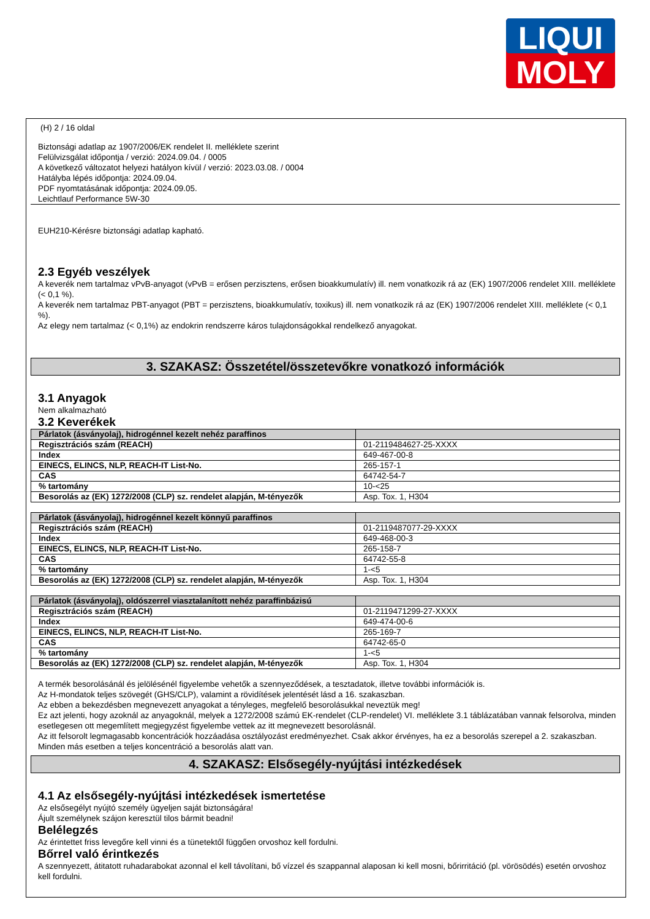LIQUI
MOLY
(H) 2 / 16 oldal
Biztonsági adatlap az 1907/2006/EK rendelet II. melléklete szerint
Felülvizsgálat időpontja / verzió: 2024.09.04. / 0005
A következő változatot helyezi hatályon kívül / verzió: 2023.03.08. / 0004
Hatályba lépés időpontja: 2024.09.04.
PDF nyomtatásának időpontja: 2024.09.05.
Leichtlauf Performance 5W-30
EUH210-Kérésre biztonsági adatlap kapható.
2.3 Egyéb veszélyek
A keverék nem tartalmaz vPvB-anyagot (vPvB = erősen perzisztens, erősen bioakkumulatív) ill. nem vonatkozik rá az (EK) 1907/2006 rendelet XIII. melléklete (< 0,1 %).
A keverék nem tartalmaz PBT-anyagot (PBT = perzisztens, bioakkumulatív, toxikus) ill. nem vonatkozik rá az (EK) 1907/2006 rendelet XIII. melléklete (< 0,1 %).
Az elegy nem tartalmaz (< 0,1%) az endokrin rendszerre káros tulajdonságokkal rendelkező anyagokat.
3. SZAKASZ: Összetétel/összetevőkre vonatkozó információk
3.1 Anyagok
Nem alkalmazható
3.2 Keverékek
| Párlatok (ásványolaj), hidrogénnel kezelt nehéz paraffinos | |
| Regisztrációs szám (REACH) | 01-2119484627-25-XXXX |
| Index | 649-467-00-8 |
| EINECS, ELINCS, NLP, REACH-IT List-No. | 265-157-1 |
| CAS | 64742-54-7 |
| % tartomány | 10-<25 |
| Besorolás az (EK) 1272/2008 (CLP) sz. rendelet alapján, M-tényezők | Asp. Tox. 1, H304 |
| Párlatok (ásványolaj), hidrogénnel kezelt könnyű paraffinos | |
| Regisztrációs szám (REACH) | 01-2119487077-29-XXXX |
| Index | 649-468-00-3 |
| EINECS, ELINCS, NLP, REACH-IT List-No. | 265-158-7 |
| CAS | 64742-55-8 |
| % tartomány | 1-<5 |
| Besorolás az (EK) 1272/2008 (CLP) sz. rendelet alapján, M-tényezők | Asp. Tox. 1, H304 |
| Párlatok (ásványolaj), oldószerrel viasztalanított nehéz paraffinbázisú | |
| Regisztrációs szám (REACH) | 01-2119471299-27-XXXX |
| Index | 649-474-00-6 |
| EINECS, ELINCS, NLP, REACH-IT List-No. | 265-169-7 |
| CAS | 64742-65-0 |
| % tartomány | 1-<5 |
| Besorolás az (EK) 1272/2008 (CLP) sz. rendelet alapján, M-tényezők | Asp. Tox. 1, H304 |
A termék besorolásánál és jelölésénél figyelembe vehetők a szennyeződések, a tesztadatok, illetve további információk is.
Az H-mondatok teljes szövegét (GHS/CLP), valamint a rövidítések jelentését lásd a 16. szakaszban.
Az ebben a bekezdésben megnevezett anyagokat a tényleges, megfelelő besorolásukkal neveztük meg!
Ez azt jelenti, hogy azoknál az anyagoknál, melyek a 1272/2008 számú EK-rendelet (CLP-rendelet) VI. melléklete 3.1 táblázatában vannak felsorolva, minden esetlegesen ott megemlített megjegyzést figyelembe vettek az itt megnevezett besorolásnál.
Az itt felsorolt legmagasabb koncentrációk hozzáadása osztályozást eredményezhet. Csak akkor érvényes, ha ez a besorolás szerepel a 2. szakaszban. Minden más esetben a teljes koncentráció a besorolás alatt van.
4. SZAKASZ: Elsősegély-nyújtási intézkedések
4.1 Az elsősegély-nyújtási intézkedések ismertetése
Az elsősegélyt nyújtó személy ügyeljen saját biztonságára!
Ájult személynek szájon keresztül tilos bármit beadni!
Belélegzés
Az érintettet friss levegőre kell vinni és a tünetektől függően orvoshoz kell fordulni.
Bőrrel való érintkezés
A szennyezett, átitatott ruhadarabokat azonnal el kell távolítani, bő vízzel és szappannal alaposan ki kell mosni, bőrirritáció (pl. vörösödés) esetén orvoshoz kell fordulni.